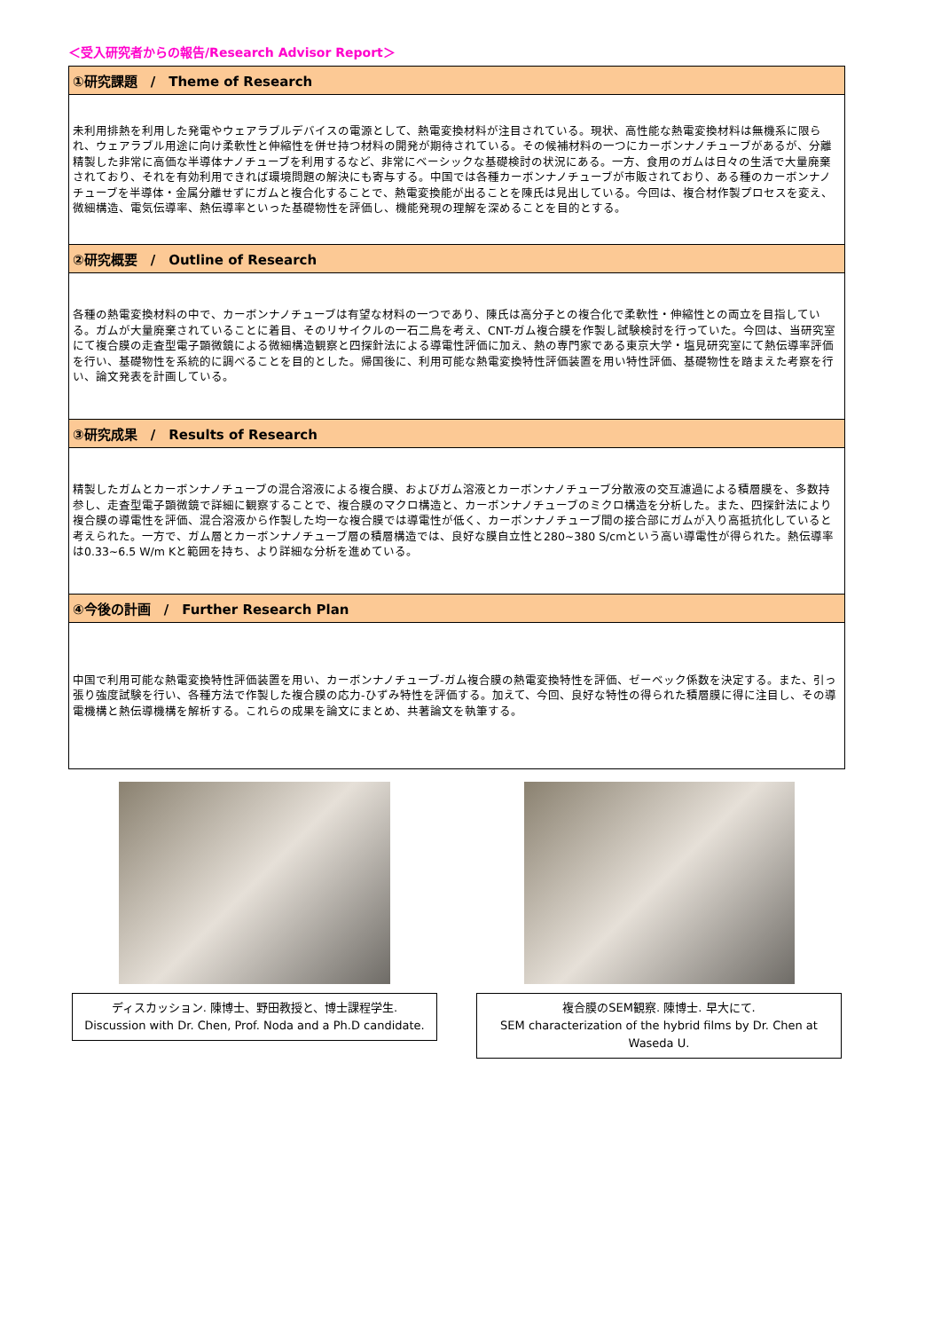＜受入研究者からの報告/Research Advisor Report＞
| ①研究課題 / Theme of Research |
| --- |
| 未利用排熱を利用した発電やウェアラブルデバイスの電源として、熱電変換材料が注目されている。現状、高性能な熱電変換材料は無機系に限られ、ウェアラブル用途に向け柔軟性と伸縮性を併せ持つ材料の開発が期待されている。その候補材料の一つにカーボンナノチューブがあるが、分離精製した非常に高価な半導体ナノチューブを利用するなど、非常にベーシックな基礎検討の状況にある。一方、食用のガムは日々の生活で大量廃棄されており、それを有効利用できれば環境問題の解決にも寄与する。中国では各種カーボンナノチューブが市販されており、ある種のカーボンナノチューブを半導体・金属分離せずにガムと複合化することで、熱電変換能が出ることを陳氏は見出している。今回は、複合材作製プロセスを変え、微細構造、電気伝導率、熱伝導率といった基礎物性を評価し、機能発現の理解を深めることを目的とする。 |
| ②研究概要 / Outline of Research |
| 各種の熱電変換材料の中で、カーボンナノチューブは有望な材料の一つであり、陳氏は高分子との複合化で柔軟性・伸縮性との両立を目指している。ガムが大量廃棄されていることに着目、そのリサイクルの一石二鳥を考え、CNT-ガム複合膜を作製し試験検討を行っていた。今回は、当研究室にて複合膜の走査型電子顕微鏡による微細構造観察と四探針法による導電性評価に加え、熱の専門家である東京大学・塩見研究室にて熱伝導率評価を行い、基礎物性を系統的に調べることを目的とした。帰国後に、利用可能な熱電変換特性評価装置を用い特性評価、基礎物性を踏まえた考察を行い、論文発表を計画している。 |
| ③研究成果 / Results of Research |
| 精製したガムとカーボンナノチューブの混合溶液による複合膜、およびガム溶液とカーボンナノチューブ分散液の交互濾過による積層膜を、多数持参し、走査型電子顕微鏡で詳細に観察することで、複合膜のマクロ構造と、カーボンナノチューブのミクロ構造を分析した。また、四探針法により複合膜の導電性を評価、混合溶液から作製した均一な複合膜では導電性が低く、カーボンナノチューブ間の接合部にガムが入り高抵抗化していると考えられた。一方で、ガム層とカーボンナノチューブ層の積層構造では、良好な膜自立性と280~380 S/cmという高い導電性が得られた。熱伝導率は0.33~6.5 W/m Kと範囲を持ち、より詳細な分析を進めている。 |
| ④今後の計画 / Further Research Plan |
| 中国で利用可能な熱電変換特性評価装置を用い、カーボンナノチューブ-ガム複合膜の熱電変換特性を評価、ゼーベック係数を決定する。また、引っ張り強度試験を行い、各種方法で作製した複合膜の応力-ひずみ特性を評価する。加えて、今回、良好な特性の得られた積層膜に得に注目し、その導電機構と熱伝導機構を解析する。これらの成果を論文にまとめ、共著論文を執筆する。 |
ディスカッション. 陳博士、野田教授と、博士課程学生.
Discussion with Dr. Chen, Prof. Noda and a Ph.D candidate.
複合膜のSEM観察. 陳博士. 早大にて.
SEM characterization of the hybrid films by Dr. Chen at Waseda U.